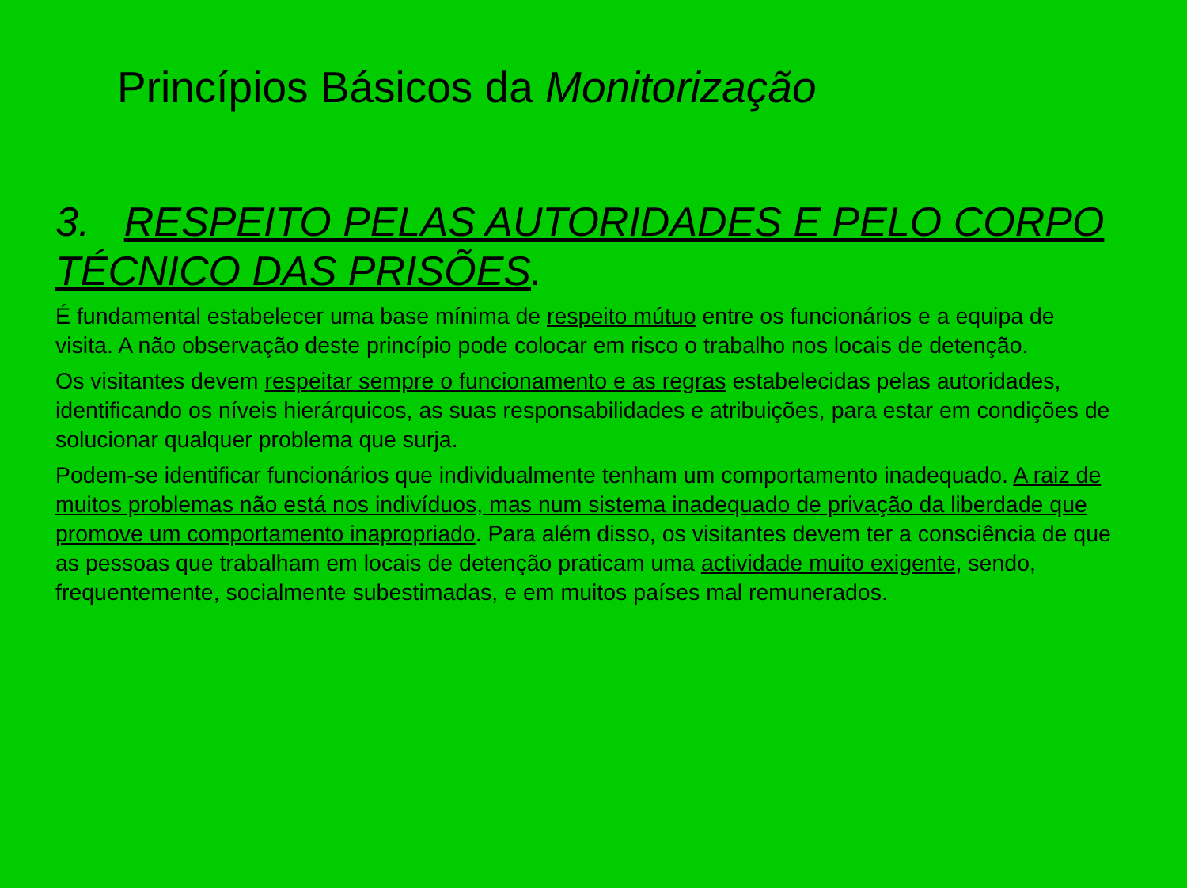Princípios Básicos da Monitorização
3. RESPEITO PELAS AUTORIDADES E PELO CORPO TÉCNICO DAS PRISÕES.
É fundamental estabelecer uma base mínima de respeito mútuo entre os funcionários e a equipa de visita. A não observação deste princípio pode colocar em risco o trabalho nos locais de detenção.
Os visitantes devem respeitar sempre o funcionamento e as regras estabelecidas pelas autoridades, identificando os níveis hierárquicos, as suas responsabilidades e atribuições, para estar em condições de solucionar qualquer problema que surja.
Podem-se identificar funcionários que individualmente tenham um comportamento inadequado. A raiz de muitos problemas não está nos indivíduos, mas num sistema inadequado de privação da liberdade que promove um comportamento inapropriado. Para além disso, os visitantes devem ter a consciência de que as pessoas que trabalham em locais de detenção praticam uma actividade muito exigente, sendo, frequentemente, socialmente subestimadas, e em muitos países mal remunerados.